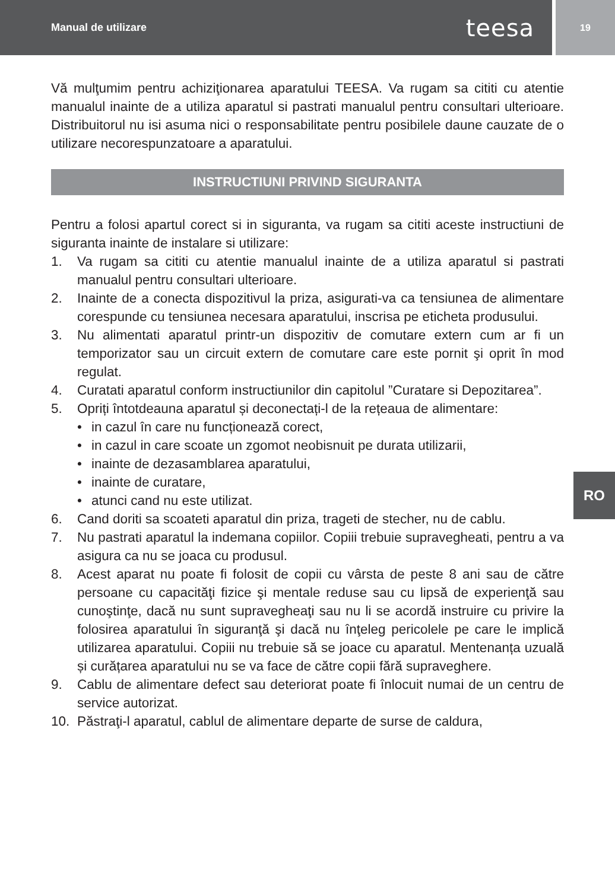Manual de utilizare teesa
19
Vă mulţumim pentru achiziţionarea aparatului TEESA. Va rugam sa cititi cu atentie manualul inainte de a utiliza aparatul si pastrati manualul pentru consultari ulterioare. Distribuitorul nu isi asuma nici o responsabilitate pentru posibilele daune cauzate de o utilizare necorespunzatoare a aparatului.
INSTRUCTIUNI PRIVIND SIGURANTA
Pentru a folosi apartul corect si in siguranta, va rugam sa cititi aceste instructiuni de siguranta inainte de instalare si utilizare:
1. Va rugam sa cititi cu atentie manualul inainte de a utiliza aparatul si pastrati manualul pentru consultari ulterioare.
2. Inainte de a conecta dispozitivul la priza, asigurati-va ca tensiunea de alimentare corespunde cu tensiunea necesara aparatului, inscrisa pe eticheta produsului.
3. Nu alimentati aparatul printr-un dispozitiv de comutare extern cum ar fi un temporizator sau un circuit extern de comutare care este pornit şi oprit în mod regulat.
4. Curatati aparatul conform instructiunilor din capitolul ”Curatare si Depozitarea”.
5. Opriți întotdeauna aparatul și deconectați-l de la rețeaua de alimentare:
• in cazul în care nu funcționează corect,
• in cazul in care scoate un zgomot neobisnuit pe durata utilizarii,
• inainte de dezasamblarea aparatului,
• inainte de curatare,
• atunci cand nu este utilizat.
6. Cand doriti sa scoateti aparatul din priza, trageti de stecher, nu de cablu.
7. Nu pastrati aparatul la indemana copiilor. Copiii trebuie supravegheati, pentru a va asigura ca nu se joaca cu produsul.
8. Acest aparat nu poate fi folosit de copii cu vârsta de peste 8 ani sau de către persoane cu capacităţi fizice şi mentale reduse sau cu lipsă de experienţă sau cunoştinţe, dacă nu sunt supravegheaţi sau nu li se acordă instruire cu privire la folosirea aparatului în siguranţă şi dacă nu înţeleg pericolele pe care le implică utilizarea aparatului. Copiii nu trebuie să se joace cu aparatul. Mentenanța uzuală și curățarea aparatului nu se va face de către copii fără supraveghere.
9. Cablu de alimentare defect sau deteriorat poate fi înlocuit numai de un centru de service autorizat.
10. Păstraţi-l aparatul, cablul de alimentare departe de surse de caldura,
RO